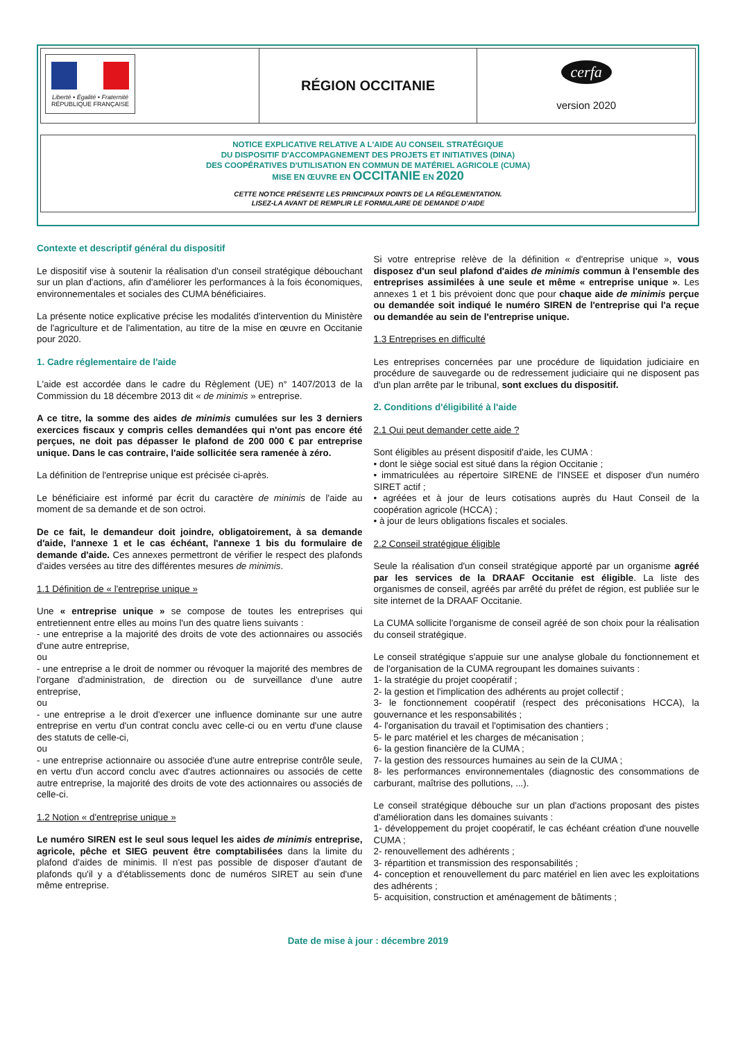Liberté • Égalité • Fraternité
RÉPUBLIQUE FRANÇAISE
RÉGION OCCITANIE
cerfa
version 2020
NOTICE EXPLICATIVE RELATIVE A L'AIDE AU CONSEIL STRATÉGIQUE
DU DISPOSITIF D'ACCOMPAGNEMENT DES PROJETS ET INITIATIVES (DINA)
DES COOPÉRATIVES D'UTILISATION EN COMMUN DE MATÉRIEL AGRICOLE (CUMA)
MISE EN ŒUVRE EN OCCITANIE EN 2020
CETTE NOTICE PRÉSENTE LES PRINCIPAUX POINTS DE LA RÉGLEMENTATION.
LISEZ-LA AVANT DE REMPLIR LE FORMULAIRE DE DEMANDE D'AIDE
Contexte et descriptif général du dispositif
Le dispositif vise à soutenir la réalisation d'un conseil stratégique débouchant sur un plan d'actions, afin d'améliorer les performances à la fois économiques, environnementales et sociales des CUMA bénéficiaires.
La présente notice explicative précise les modalités d'intervention du Ministère de l'agriculture et de l'alimentation, au titre de la mise en œuvre en Occitanie pour 2020.
1. Cadre réglementaire de l'aide
L'aide est accordée dans le cadre du Règlement (UE) n° 1407/2013 de la Commission du 18 décembre 2013 dit « de minimis » entreprise.
A ce titre, la somme des aides de minimis cumulées sur les 3 derniers exercices fiscaux y compris celles demandées qui n'ont pas encore été perçues, ne doit pas dépasser le plafond de 200 000 € par entreprise unique. Dans le cas contraire, l'aide sollicitée sera ramenée à zéro.
La définition de l'entreprise unique est précisée ci-après.
Le bénéficiaire est informé par écrit du caractère de minimis de l'aide au moment de sa demande et de son octroi.
De ce fait, le demandeur doit joindre, obligatoirement, à sa demande d'aide, l'annexe 1 et le cas échéant, l'annexe 1 bis du formulaire de demande d'aide. Ces annexes permettront de vérifier le respect des plafonds d'aides versées au titre des différentes mesures de minimis.
1.1 Définition de « l'entreprise unique »
Une « entreprise unique » se compose de toutes les entreprises qui entretiennent entre elles au moins l'un des quatre liens suivants :
- une entreprise a la majorité des droits de vote des actionnaires ou associés d'une autre entreprise,
ou
- une entreprise a le droit de nommer ou révoquer la majorité des membres de l'organe d'administration, de direction ou de surveillance d'une autre entreprise,
ou
- une entreprise a le droit d'exercer une influence dominante sur une autre entreprise en vertu d'un contrat conclu avec celle-ci ou en vertu d'une clause des statuts de celle-ci,
ou
- une entreprise actionnaire ou associée d'une autre entreprise contrôle seule, en vertu d'un accord conclu avec d'autres actionnaires ou associés de cette autre entreprise, la majorité des droits de vote des actionnaires ou associés de celle-ci.
1.2 Notion « d'entreprise unique »
Le numéro SIREN est le seul sous lequel les aides de minimis entreprise, agricole, pêche et SIEG peuvent être comptabilisées dans la limite du plafond d'aides de minimis. Il n'est pas possible de disposer d'autant de plafonds qu'il y a d'établissements donc de numéros SIRET au sein d'une même entreprise.
Si votre entreprise relève de la définition « d'entreprise unique », vous disposez d'un seul plafond d'aides de minimis commun à l'ensemble des entreprises assimilées à une seule et même « entreprise unique ». Les annexes 1 et 1 bis prévoient donc que pour chaque aide de minimis perçue ou demandée soit indiqué le numéro SIREN de l'entreprise qui l'a reçue ou demandée au sein de l'entreprise unique.
1.3 Entreprises en difficulté
Les entreprises concernées par une procédure de liquidation judiciaire en procédure de sauvegarde ou de redressement judiciaire qui ne disposent pas d'un plan arrête par le tribunal, sont exclues du dispositif.
2. Conditions d'éligibilité à l'aide
2.1 Qui peut demander cette aide ?
Sont éligibles au présent dispositif d'aide, les CUMA :
• dont le siège social est situé dans la région Occitanie ;
• immatriculées au répertoire SIRENE de l'INSEE et disposer d'un numéro SIRET actif ;
• agréées et à jour de leurs cotisations auprès du Haut Conseil de la coopération agricole (HCCA) ;
• à jour de leurs obligations fiscales et sociales.
2.2 Conseil stratégique éligible
Seule la réalisation d'un conseil stratégique apporté par un organisme agréé par les services de la DRAAF Occitanie est éligible. La liste des organismes de conseil, agréés par arrêté du préfet de région, est publiée sur le site internet de la DRAAF Occitanie.
La CUMA sollicite l'organisme de conseil agréé de son choix pour la réalisation du conseil stratégique.
Le conseil stratégique s'appuie sur une analyse globale du fonctionnement et de l'organisation de la CUMA regroupant les domaines suivants :
1- la stratégie du projet coopératif ;
2- la gestion et l'implication des adhérents au projet collectif ;
3- le fonctionnement coopératif (respect des préconisations HCCA), la gouvernance et les responsabilités ;
4- l'organisation du travail et l'optimisation des chantiers ;
5- le parc matériel et les charges de mécanisation ;
6- la gestion financière de la CUMA ;
7- la gestion des ressources humaines au sein de la CUMA ;
8- les performances environnementales (diagnostic des consommations de carburant, maîtrise des pollutions, ...).
Le conseil stratégique débouche sur un plan d'actions proposant des pistes d'amélioration dans les domaines suivants :
1- développement du projet coopératif, le cas échéant création d'une nouvelle CUMA ;
2- renouvellement des adhérents ;
3- répartition et transmission des responsabilités ;
4- conception et renouvellement du parc matériel en lien avec les exploitations des adhérents ;
5- acquisition, construction et aménagement de bâtiments ;
Date de mise à jour : décembre 2019